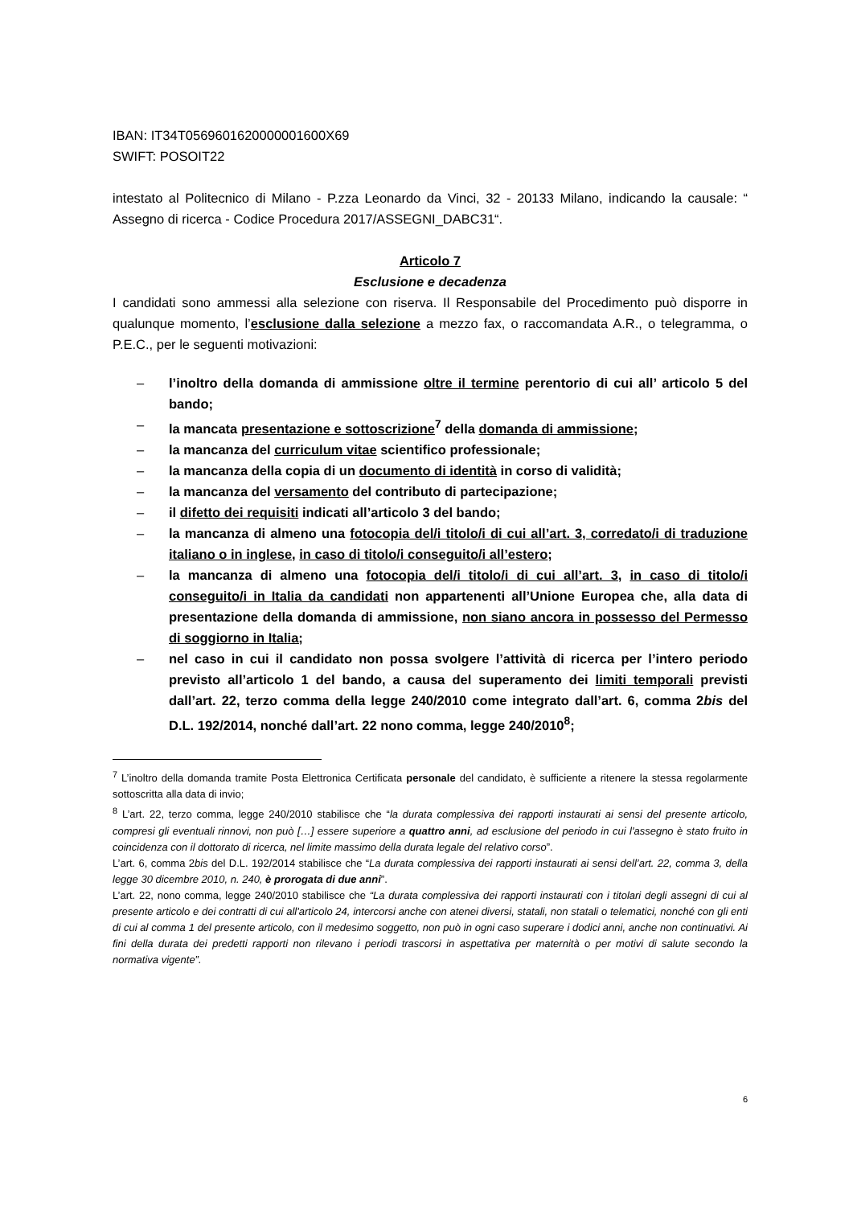IBAN: IT34T0569601620000001600X69
SWIFT: POSOIT22
intestato al Politecnico di Milano - P.zza Leonardo da Vinci, 32 - 20133 Milano, indicando la causale: “ Assegno di ricerca - Codice Procedura 2017/ASSEGNI_DABC31“.
Articolo 7
Esclusione e decadenza
I candidati sono ammessi alla selezione con riserva. Il Responsabile del Procedimento può disporre in qualunque momento, l’esclusione dalla selezione a mezzo fax, o raccomandata A.R., o telegramma, o P.E.C., per le seguenti motivazioni:
– l’inoltro della domanda di ammissione oltre il termine perentorio di cui all’ articolo 5 del bando;
– la mancata presentazione e sottoscrizione<sup>7</sup> della domanda di ammissione;
– la mancanza del curriculum vitae scientifico professionale;
– la mancanza della copia di un documento di identità in corso di validità;
– la mancanza del versamento del contributo di partecipazione;
– il difetto dei requisiti indicati all’articolo 3 del bando;
– la mancanza di almeno una fotocopia del/i titolo/i di cui all’art. 3, corredato/i di traduzione italiano o in inglese, in caso di titolo/i conseguito/i all’estero;
– la mancanza di almeno una fotocopia del/i titolo/i di cui all’art. 3, in caso di titolo/i conseguito/i in Italia da candidati non appartenenti all’Unione Europea che, alla data di presentazione della domanda di ammissione, non siano ancora in possesso del Permesso di soggiorno in Italia;
– nel caso in cui il candidato non possa svolgere l’attività di ricerca per l’intero periodo previsto all’articolo 1 del bando, a causa del superamento dei limiti temporali previsti dall’art. 22, terzo comma della legge 240/2010 come integrato dall’art. 6, comma 2bis del D.L. 192/2014, nonché dall’art. 22 nono comma, legge 240/2010<sup>8</sup>;
<sup>7</sup> L’inoltro della domanda tramite Posta Elettronica Certificata personale del candidato, è sufficiente a ritenere la stessa regolarmente sottoscritta alla data di invio;
<sup>8</sup> L’art. 22, terzo comma, legge 240/2010 stabilisce che “la durata complessiva dei rapporti instaurati ai sensi del presente articolo, compresi gli eventuali rinnovi, non può […] essere superiore a quattro anni, ad esclusione del periodo in cui l'assegno è stato fruito in coincidenza con il dottorato di ricerca, nel limite massimo della durata legale del relativo corso”.
L’art. 6, comma 2bis del D.L. 192/2014 stabilisce che “La durata complessiva dei rapporti instaurati ai sensi dell’art. 22, comma 3, della legge 30 dicembre 2010, n. 240, è prorogata di due anni”.
L’art. 22, nono comma, legge 240/2010 stabilisce che “La durata complessiva dei rapporti instaurati con i titolari degli assegni di cui al presente articolo e dei contratti di cui all'articolo 24, intercorsi anche con atenei diversi, statali, non statali o telematici, nonché con gli enti di cui al comma 1 del presente articolo, con il medesimo soggetto, non può in ogni caso superare i dodici anni, anche non continuativi. Ai fini della durata dei predetti rapporti non rilevano i periodi trascorsi in aspettativa per maternità o per motivi di salute secondo la normativa vigente”.
6